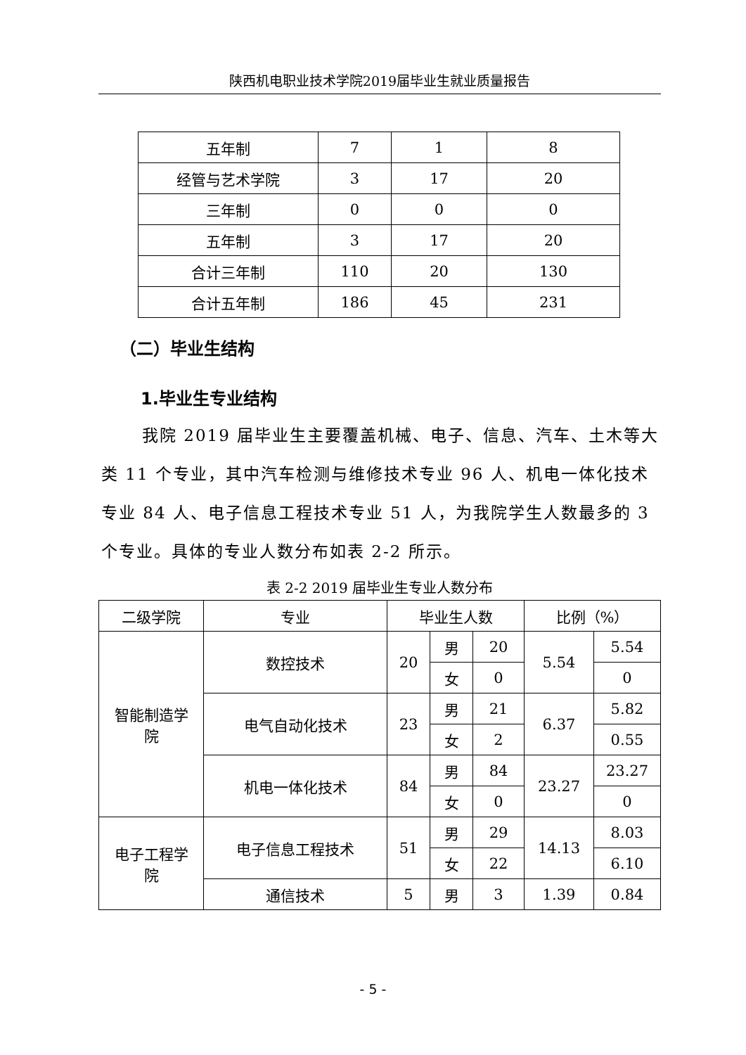陕西机电职业技术学院2019届毕业生就业质量报告
| 五年制 | 7 | 1 | 8 |
| 经管与艺术学院 | 3 | 17 | 20 |
| 三年制 | 0 | 0 | 0 |
| 五年制 | 3 | 17 | 20 |
| 合计三年制 | 110 | 20 | 130 |
| 合计五年制 | 186 | 45 | 231 |
（二）毕业生结构
1.毕业生专业结构
我院 2019 届毕业生主要覆盖机械、电子、信息、汽车、土木等大类 11 个专业，其中汽车检测与维修技术专业 96 人、机电一体化技术专业 84 人、电子信息工程技术专业 51 人，为我院学生人数最多的 3 个专业。具体的专业人数分布如表 2-2 所示。
表 2-2 2019 届毕业生专业人数分布
| 二级学院 | 专业 | 毕业生人数 | | | 比例（%） | |
| --- | --- | --- | --- | --- | --- | --- |
| 智能制造学 院 | 数控技术 | 20 | 男 | 20 | 5.54 | 5.54 |
| | | | 女 | 0 | | 0 |
| | 电气自动化技术 | 23 | 男 | 21 | 6.37 | 5.82 |
| | | | 女 | 2 | | 0.55 |
| | 机电一体化技术 | 84 | 男 | 84 | 23.27 | 23.27 |
| | | | 女 | 0 | | 0 |
| 电子工程学 院 | 电子信息工程技术 | 51 | 男 | 29 | 14.13 | 8.03 |
| | | | 女 | 22 | | 6.10 |
| | 通信技术 | 5 | 男 | 3 | 1.39 | 0.84 |
- 5 -